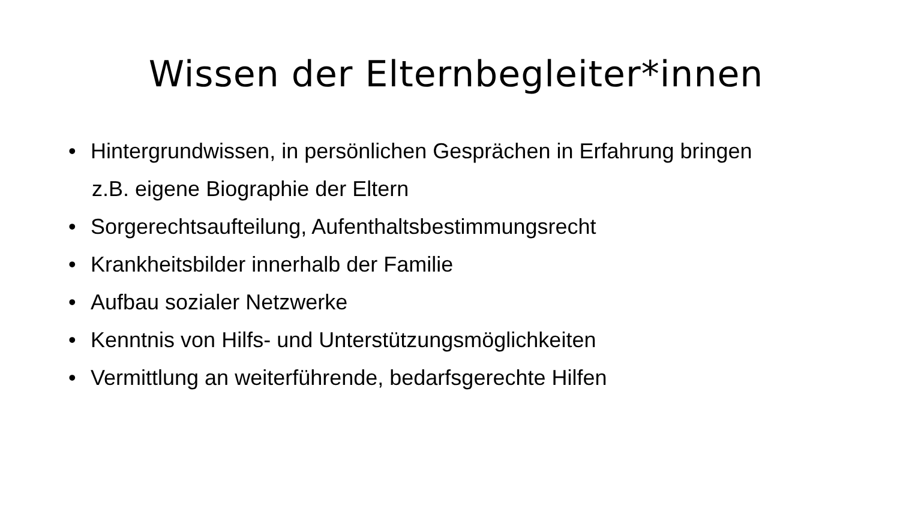Wissen der Elternbegleiter*innen
• Hintergrundwissen, in persönlichen Gesprächen in Erfahrung bringen
z.B. eigene Biographie der Eltern
• Sorgerechtsaufteilung, Aufenthaltsbestimmungsrecht
• Krankheitsbilder innerhalb der Familie
• Aufbau sozialer Netzwerke
• Kenntnis von Hilfs- und Unterstützungsmöglichkeiten
• Vermittlung an weiterführende, bedarfsgerechte Hilfen